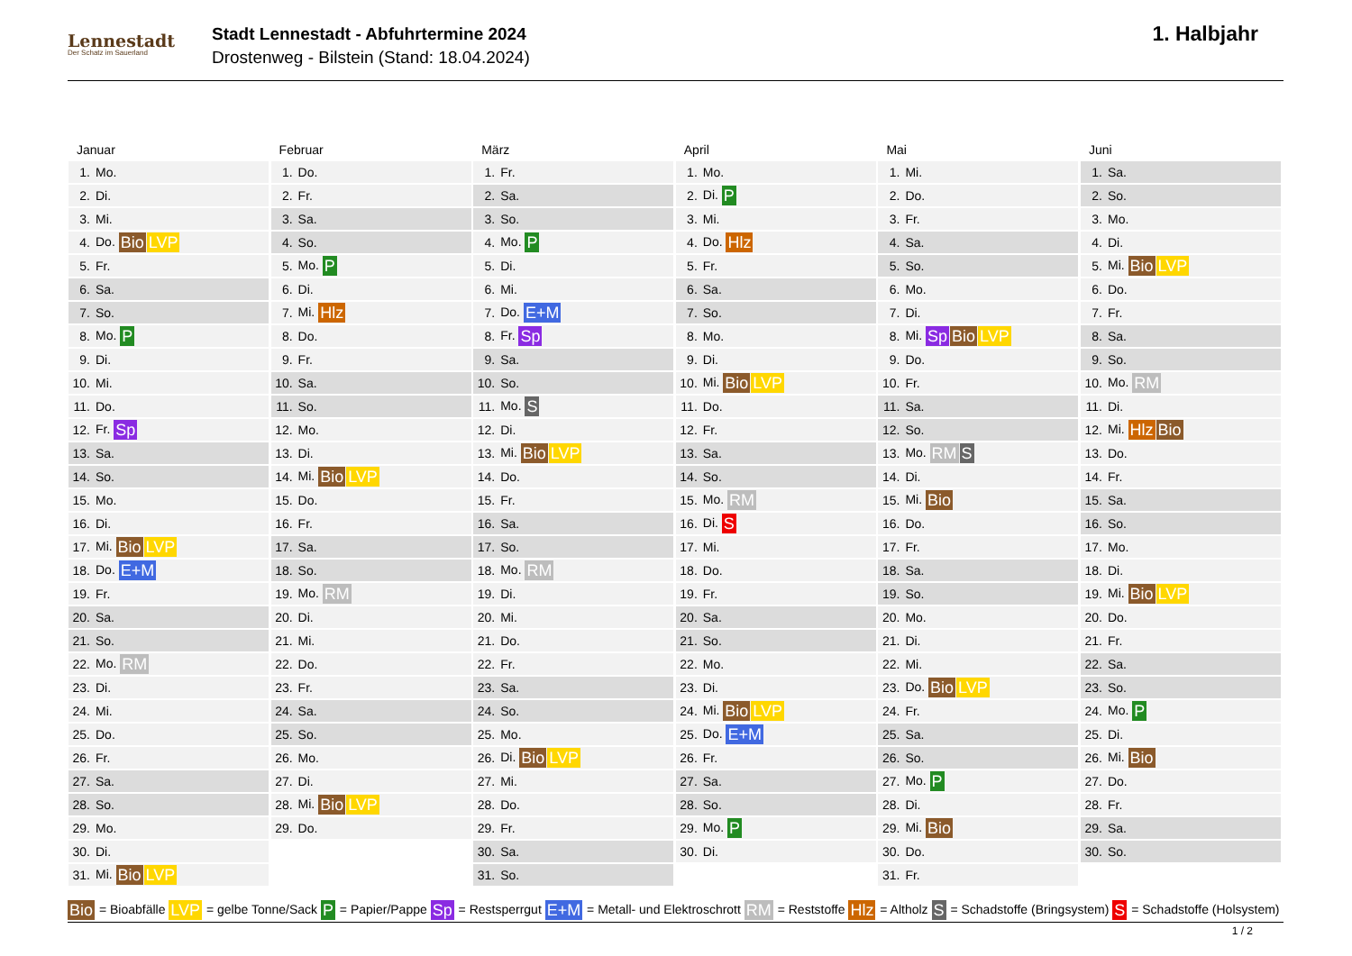Lennestadt
Der Schatz im Sauerland
Stadt Lennestadt - Abfuhrtermine 2024
Drostenweg - Bilstein (Stand: 18.04.2024)
1. Halbjahr
Januar
| 1. | Mo. |
| 2. | Di. |
| 3. | Mi. |
| 4. | Do. Bio LVP |
| 5. | Fr. |
| 6. | Sa. |
| 7. | So. |
| 8. | Mo. P |
| 9. | Di. |
| 10. | Mi. |
| 11. | Do. |
| 12. | Fr. Sp |
| 13. | Sa. |
| 14. | So. |
| 15. | Mo. |
| 16. | Di. |
| 17. | Mi. Bio LVP |
| 18. | Do. E+M |
| 19. | Fr. |
| 20. | Sa. |
| 21. | So. |
| 22. | Mo. RM |
| 23. | Di. |
| 24. | Mi. |
| 25. | Do. |
| 26. | Fr. |
| 27. | Sa. |
| 28. | So. |
| 29. | Mo. |
| 30. | Di. |
| 31. | Mi. Bio LVP |
Februar
| 1. | Do. |
| 2. | Fr. |
| 3. | Sa. |
| 4. | So. |
| 5. | Mo. P |
| 6. | Di. |
| 7. | Mi. Hlz |
| 8. | Do. |
| 9. | Fr. |
| 10. | Sa. |
| 11. | So. |
| 12. | Mo. |
| 13. | Di. |
| 14. | Mi. Bio LVP |
| 15. | Do. |
| 16. | Fr. |
| 17. | Sa. |
| 18. | So. |
| 19. | Mo. RM |
| 20. | Di. |
| 21. | Mi. |
| 22. | Do. |
| 23. | Fr. |
| 24. | Sa. |
| 25. | So. |
| 26. | Mo. |
| 27. | Di. |
| 28. | Mi. Bio LVP |
| 29. | Do. |
März
| 1. | Fr. |
| 2. | Sa. |
| 3. | So. |
| 4. | Mo. P |
| 5. | Di. |
| 6. | Mi. |
| 7. | Do. E+M |
| 8. | Fr. Sp |
| 9. | Sa. |
| 10. | So. |
| 11. | Mo. S |
| 12. | Di. |
| 13. | Mi. Bio LVP |
| 14. | Do. |
| 15. | Fr. |
| 16. | Sa. |
| 17. | So. |
| 18. | Mo. RM |
| 19. | Di. |
| 20. | Mi. |
| 21. | Do. |
| 22. | Fr. |
| 23. | Sa. |
| 24. | So. |
| 25. | Mo. |
| 26. | Di. Bio LVP |
| 27. | Mi. |
| 28. | Do. |
| 29. | Fr. |
| 30. | Sa. |
| 31. | So. |
April
| 1. | Mo. |
| 2. | Di. P |
| 3. | Mi. |
| 4. | Do. Hlz |
| 5. | Fr. |
| 6. | Sa. |
| 7. | So. |
| 8. | Mo. |
| 9. | Di. |
| 10. | Mi. Bio LVP |
| 11. | Do. |
| 12. | Fr. |
| 13. | Sa. |
| 14. | So. |
| 15. | Mo. RM |
| 16. | Di. S |
| 17. | Mi. |
| 18. | Do. |
| 19. | Fr. |
| 20. | Sa. |
| 21. | So. |
| 22. | Mo. |
| 23. | Di. |
| 24. | Mi. Bio LVP |
| 25. | Do. E+M |
| 26. | Fr. |
| 27. | Sa. |
| 28. | So. |
| 29. | Mo. P |
| 30. | Di. |
Mai
| 1. | Mi. |
| 2. | Do. |
| 3. | Fr. |
| 4. | Sa. |
| 5. | So. |
| 6. | Mo. |
| 7. | Di. |
| 8. | Mi. Sp Bio LVP |
| 9. | Do. |
| 10. | Fr. |
| 11. | Sa. |
| 12. | So. |
| 13. | Mo. RM S |
| 14. | Di. |
| 15. | Mi. Bio |
| 16. | Do. |
| 17. | Fr. |
| 18. | Sa. |
| 19. | So. |
| 20. | Mo. |
| 21. | Di. |
| 22. | Mi. |
| 23. | Do. Bio LVP |
| 24. | Fr. |
| 25. | Sa. |
| 26. | So. |
| 27. | Mo. P |
| 28. | Di. |
| 29. | Mi. Bio |
| 30. | Do. |
| 31. | Fr. |
Juni
| 1. | Sa. |
| 2. | So. |
| 3. | Mo. |
| 4. | Di. |
| 5. | Mi. Bio LVP |
| 6. | Do. |
| 7. | Fr. |
| 8. | Sa. |
| 9. | So. |
| 10. | Mo. RM |
| 11. | Di. |
| 12. | Mi. Hlz Bio |
| 13. | Do. |
| 14. | Fr. |
| 15. | Sa. |
| 16. | So. |
| 17. | Mo. |
| 18. | Di. |
| 19. | Mi. Bio LVP |
| 20. | Do. |
| 21. | Fr. |
| 22. | Sa. |
| 23. | So. |
| 24. | Mo. P |
| 25. | Di. |
| 26. | Mi. Bio |
| 27. | Do. |
| 28. | Fr. |
| 29. | Sa. |
| 30. | So. |
Bio = Bioabfälle LVP = gelbe Tonne/Sack P = Papier/Pappe Sp = Restsperrgut E+M = Metall- und Elektroschrott RM = Reststoffe Hlz = Altholz S = Schadstoffe (Bringsystem) S = Schadstoffe (Holsystem)
1 / 2